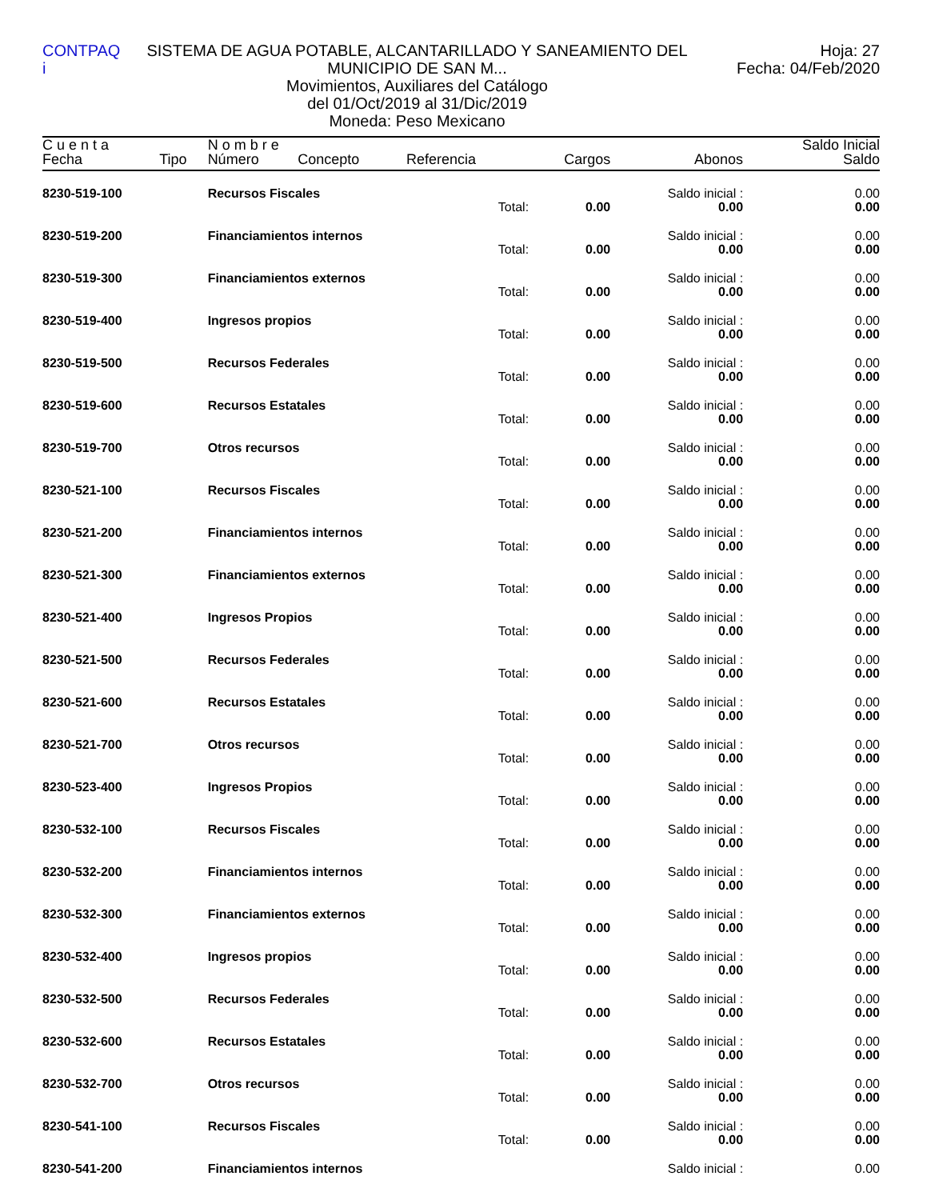CONTPAQ i
SISTEMA DE AGUA POTABLE, ALCANTARILLADO Y SANEAMIENTO DEL MUNICIPIO DE SAN M...
Movimientos, Auxiliares del Catálogo
del 01/Oct/2019 al 31/Dic/2019
Moneda: Peso Mexicano
Hoja: 27
Fecha: 04/Feb/2020
| C u e n t a | | N o m b r e | | | | | Saldo Inicial |
| --- | --- | --- | --- | --- | --- | --- | --- |
| Fecha | Tipo | Número | Concepto | Referencia | Cargos | Abonos | Saldo |
| 8230-519-100 | | Recursos Fiscales | | | | Saldo inicial : | 0.00 |
| | | | | Total: | 0.00 | 0.00 | 0.00 |
| 8230-519-200 | | Financiamientos internos | | | | Saldo inicial : | 0.00 |
| | | | | Total: | 0.00 | 0.00 | 0.00 |
| 8230-519-300 | | Financiamientos externos | | | | Saldo inicial : | 0.00 |
| | | | | Total: | 0.00 | 0.00 | 0.00 |
| 8230-519-400 | | Ingresos propios | | | | Saldo inicial : | 0.00 |
| | | | | Total: | 0.00 | 0.00 | 0.00 |
| 8230-519-500 | | Recursos Federales | | | | Saldo inicial : | 0.00 |
| | | | | Total: | 0.00 | 0.00 | 0.00 |
| 8230-519-600 | | Recursos Estatales | | | | Saldo inicial : | 0.00 |
| | | | | Total: | 0.00 | 0.00 | 0.00 |
| 8230-519-700 | | Otros recursos | | | | Saldo inicial : | 0.00 |
| | | | | Total: | 0.00 | 0.00 | 0.00 |
| 8230-521-100 | | Recursos Fiscales | | | | Saldo inicial : | 0.00 |
| | | | | Total: | 0.00 | 0.00 | 0.00 |
| 8230-521-200 | | Financiamientos internos | | | | Saldo inicial : | 0.00 |
| | | | | Total: | 0.00 | 0.00 | 0.00 |
| 8230-521-300 | | Financiamientos externos | | | | Saldo inicial : | 0.00 |
| | | | | Total: | 0.00 | 0.00 | 0.00 |
| 8230-521-400 | | Ingresos Propios | | | | Saldo inicial : | 0.00 |
| | | | | Total: | 0.00 | 0.00 | 0.00 |
| 8230-521-500 | | Recursos Federales | | | | Saldo inicial : | 0.00 |
| | | | | Total: | 0.00 | 0.00 | 0.00 |
| 8230-521-600 | | Recursos Estatales | | | | Saldo inicial : | 0.00 |
| | | | | Total: | 0.00 | 0.00 | 0.00 |
| 8230-521-700 | | Otros recursos | | | | Saldo inicial : | 0.00 |
| | | | | Total: | 0.00 | 0.00 | 0.00 |
| 8230-523-400 | | Ingresos Propios | | | | Saldo inicial : | 0.00 |
| | | | | Total: | 0.00 | 0.00 | 0.00 |
| 8230-532-100 | | Recursos Fiscales | | | | Saldo inicial : | 0.00 |
| | | | | Total: | 0.00 | 0.00 | 0.00 |
| 8230-532-200 | | Financiamientos internos | | | | Saldo inicial : | 0.00 |
| | | | | Total: | 0.00 | 0.00 | 0.00 |
| 8230-532-300 | | Financiamientos externos | | | | Saldo inicial : | 0.00 |
| | | | | Total: | 0.00 | 0.00 | 0.00 |
| 8230-532-400 | | Ingresos propios | | | | Saldo inicial : | 0.00 |
| | | | | Total: | 0.00 | 0.00 | 0.00 |
| 8230-532-500 | | Recursos Federales | | | | Saldo inicial : | 0.00 |
| | | | | Total: | 0.00 | 0.00 | 0.00 |
| 8230-532-600 | | Recursos Estatales | | | | Saldo inicial : | 0.00 |
| | | | | Total: | 0.00 | 0.00 | 0.00 |
| 8230-532-700 | | Otros recursos | | | | Saldo inicial : | 0.00 |
| | | | | Total: | 0.00 | 0.00 | 0.00 |
| 8230-541-100 | | Recursos Fiscales | | | | Saldo inicial : | 0.00 |
| | | | | Total: | 0.00 | 0.00 | 0.00 |
| 8230-541-200 | | Financiamientos internos | | | | Saldo inicial : | 0.00 |